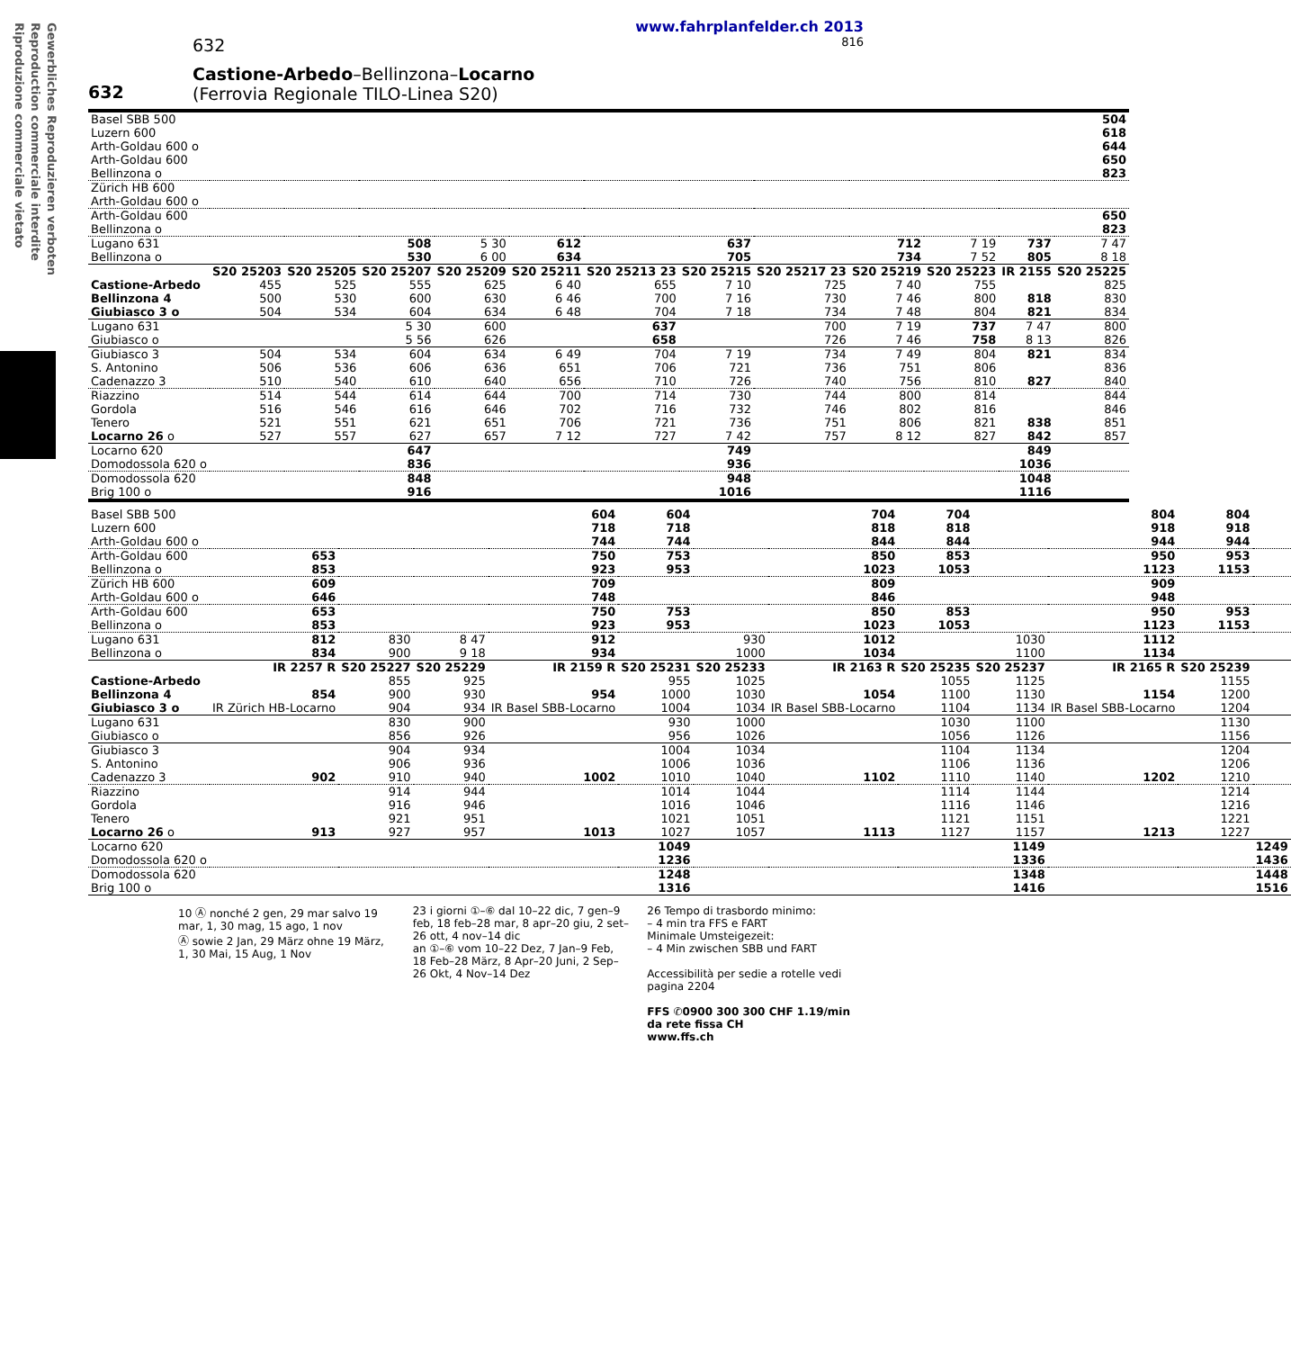Gewerbliches Reproduzieren verboten
Reproduction commerciale interdite
Riproduzione commerciale vietato
www.fahrplanfelder.ch 2013
632 816
632
Castione-Arbedo–Bellinzona–Locarno
(Ferrovia Regionale TILO-Linea S20)
| Basel SBB 500 Luzern 600 Arth-Goldau 600 o | | | | | | | | | | | | 504 618 644 |
| Arth-Goldau 600 Bellinzona o | | | | | | | | | | | | 650 823 |
| Zürich HB 600 Arth-Goldau 600 o | | | | | | | | | | | | |
| Arth-Goldau 600 Bellinzona o | | | | | | | | | | | | 650 823 |
| Lugano 631 Bellinzona o | | | 508 530 | 5 30 6 00 | 612 634 | | 637 705 | | 712 734 | 7 19 7 52 | 737 805 | 7 47 8 18 |
| | S20 25203 | S20 25205 | S20 25207 | S20 25209 | S20 25211 | S20 25213 23 | S20 25215 | S20 25217 23 | S20 25219 | S20 25223 | IR 2155 | S20 25225 |
| Castione-Arbedo Bellinzona 4 | 455 500 | 525 530 | 555 600 | 625 630 | 6 40 6 46 | 655 700 | 7 10 7 16 | 725 730 | 7 40 7 46 | 755 800 | 818 | 825 830 |
| Giubiasco 3 o | 504 | 534 | 604 | 634 | 6 48 | 704 | 7 18 | 734 | 7 48 | 804 | 821 | 834 |
| Lugano 631 Giubiasco o | | | 5 30 5 56 | 600 626 | | 637 658 | | 700 726 | 7 19 7 46 | 737 758 | 7 47 8 13 | 800 826 |
| Giubiasco 3 S. Antonino Cadenazzo 3 | 504 506 510 | 534 536 540 | 604 606 610 | 634 636 640 | 6 49 651 656 | 704 706 710 | 7 19 721 726 | 734 736 740 | 7 49 751 756 | 804 806 810 | 821 827 | 834 836 840 |
| Riazzino Gordola Tenero Locarno 26 o | 514 516 521 527 | 544 546 551 557 | 614 616 621 627 | 644 646 651 657 | 700 702 706 7 12 | 714 716 721 727 | 730 732 736 7 42 | 744 746 751 757 | 800 802 806 8 12 | 814 816 821 827 | 838 842 | 844 846 851 857 |
| Locarno 620 Domodossola 620 o | | | 647 836 | | | | 749 936 | | | | 849 1036 | |
| Domodossola 620 Brig 100 o | | | 848 916 | | | | 948 1016 | | | | 1048 1116 | |
| Basel SBB 500 Luzern 600 Arth-Goldau 600 o | | | | 604 718 744 | 604 718 744 | | 704 818 844 | 704 818 844 | | 804 918 944 | 804 918 944 | |
| Arth-Goldau 600 Bellinzona o | 653 853 | | | 750 923 | 753 953 | | 850 1023 | 853 1053 | | 950 1123 | 953 1153 | |
| Zürich HB 600 Arth-Goldau 600 o | 609 646 | | | 709 748 | | | 809 846 | | | 909 948 | | |
| Arth-Goldau 600 Bellinzona o | 653 853 | | | 750 923 | 753 953 | | 850 1023 | 853 1053 | | 950 1123 | 953 1153 | |
| Lugano 631 Bellinzona o | 812 834 | 830 900 | 8 47 9 18 | 912 934 | | 930 1000 | 1012 1034 | | 1030 1100 | 1112 1134 | | |
| | IR 2257 R | S20 25227 | S20 25229 | IR 2159 R | S20 25231 | S20 25233 | IR 2163 R | S20 25235 | S20 25237 | IR 2165 R | S20 25239 | |
| Castione-Arbedo Bellinzona 4 | 854 | 855 900 | 925 930 | 954 | 955 1000 | 1025 1030 | 1054 | 1055 1100 | 1125 1130 | 1154 | 1155 1200 | |
| Giubiasco 3 o | IR Zürich HB-Locarno | 904 | 934 | IR Basel SBB-Locarno | 1004 | 1034 | IR Basel SBB-Locarno | 1104 | 1134 | IR Basel SBB-Locarno | 1204 | |
| Lugano 631 Giubiasco o | | 830 856 | 900 926 | | 930 956 | 1000 1026 | | 1030 1056 | 1100 1126 | | 1130 1156 | |
| Giubiasco 3 S. Antonino Cadenazzo 3 | 902 | 904 906 910 | 934 936 940 | 1002 | 1004 1006 1010 | 1034 1036 1040 | 1102 | 1104 1106 1110 | 1134 1136 1140 | 1202 | 1204 1206 1210 | |
| Riazzino Gordola Tenero Locarno 26 o | 913 | 914 916 921 927 | 944 946 951 957 | 1013 | 1014 1016 1021 1027 | 1044 1046 1051 1057 | 1113 | 1114 1116 1121 1127 | 1144 1146 1151 1157 | 1213 | 1214 1216 1221 1227 | |
| Locarno 620 Domodossola 620 o | | | | | 1049 1236 | | | | 1149 1336 | | | 1249 1436 |
| Domodossola 620 Brig 100 o | | | | | 1248 1316 | | | | 1348 1416 | | | 1448 1516 |
10 Ⓐ nonché 2 gen, 29 mar salvo 19 mar, 1, 30 mag, 15 ago, 1 nov
Ⓐ sowie 2 Jan, 29 März ohne 19 März, 1, 30 Mai, 15 Aug, 1 Nov
23 i giorni ①–⑥ dal 10–22 dic, 7 gen–9 feb, 18 feb–28 mar, 8 apr–20 giu, 2 set–26 ott, 4 nov–14 dic
an ①–⑥ vom 10–22 Dez, 7 Jan–9 Feb, 18 Feb–28 März, 8 Apr–20 Juni, 2 Sep–26 Okt, 4 Nov–14 Dez
26 Tempo di trasbordo minimo:
– 4 min tra FFS e FART
Minimale Umsteigezeit:
– 4 Min zwischen SBB und FART
Accessibilità per sedie a rotelle vedi pagina 2204
FFS ✆0900 300 300 CHF 1.19/min da rete fissa CH
www.ffs.ch